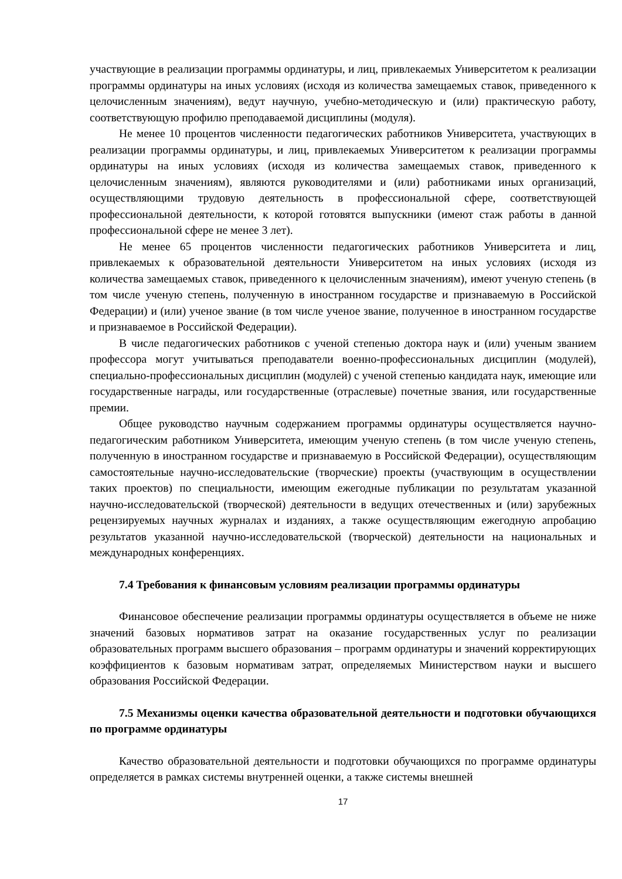участвующие в реализации программы ординатуры, и лиц, привлекаемых Университетом к реализации программы ординатуры на иных условиях (исходя из количества замещаемых ставок, приведенного к целочисленным значениям), ведут научную, учебно-методическую и (или) практическую работу, соответствующую профилю преподаваемой дисциплины (модуля).
Не менее 10 процентов численности педагогических работников Университета, участвующих в реализации программы ординатуры, и лиц, привлекаемых Университетом к реализации программы ординатуры на иных условиях (исходя из количества замещаемых ставок, приведенного к целочисленным значениям), являются руководителями и (или) работниками иных организаций, осуществляющими трудовую деятельность в профессиональной сфере, соответствующей профессиональной деятельности, к которой готовятся выпускники (имеют стаж работы в данной профессиональной сфере не менее 3 лет).
Не менее 65 процентов численности педагогических работников Университета и лиц, привлекаемых к образовательной деятельности Университетом на иных условиях (исходя из количества замещаемых ставок, приведенного к целочисленным значениям), имеют ученую степень (в том числе ученую степень, полученную в иностранном государстве и признаваемую в Российской Федерации) и (или) ученое звание (в том числе ученое звание, полученное в иностранном государстве и признаваемое в Российской Федерации).
В числе педагогических работников с ученой степенью доктора наук и (или) ученым званием профессора могут учитываться преподаватели военно-профессиональных дисциплин (модулей), специально-профессиональных дисциплин (модулей) с ученой степенью кандидата наук, имеющие или государственные награды, или государственные (отраслевые) почетные звания, или государственные премии.
Общее руководство научным содержанием программы ординатуры осуществляется научно-педагогическим работником Университета, имеющим ученую степень (в том числе ученую степень, полученную в иностранном государстве и признаваемую в Российской Федерации), осуществляющим самостоятельные научно-исследовательские (творческие) проекты (участвующим в осуществлении таких проектов) по специальности, имеющим ежегодные публикации по результатам указанной научно-исследовательской (творческой) деятельности в ведущих отечественных и (или) зарубежных рецензируемых научных журналах и изданиях, а также осуществляющим ежегодную апробацию результатов указанной научно-исследовательской (творческой) деятельности на национальных и международных конференциях.
7.4 Требования к финансовым условиям реализации программы ординатуры
Финансовое обеспечение реализации программы ординатуры осуществляется в объеме не ниже значений базовых нормативов затрат на оказание государственных услуг по реализации образовательных программ высшего образования – программ ординатуры и значений корректирующих коэффициентов к базовым нормативам затрат, определяемых Министерством науки и высшего образования Российской Федерации.
7.5 Механизмы оценки качества образовательной деятельности и подготовки обучающихся по программе ординатуры
Качество образовательной деятельности и подготовки обучающихся по программе ординатуры определяется в рамках системы внутренней оценки, а также системы внешней
17